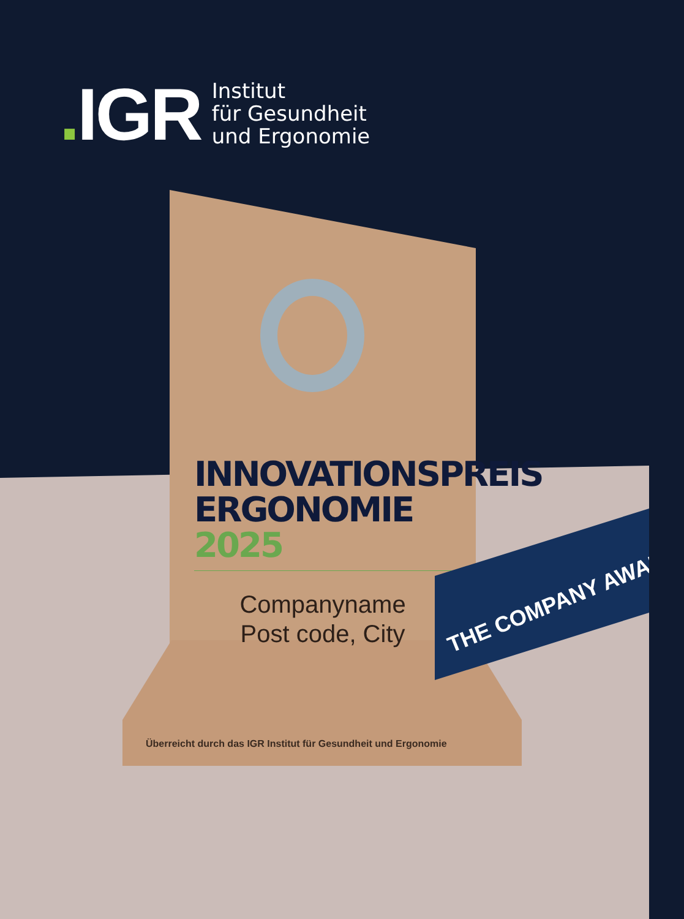. IGR
Institut
für Gesundheit
und Ergonomie
Überreicht durch das IGR Institut für Gesundheit und Ergonomie
INNOVATIONSPREIS
ERGONOMIE 2025
Companyname
Post code, City
THE COMPANY AWARD